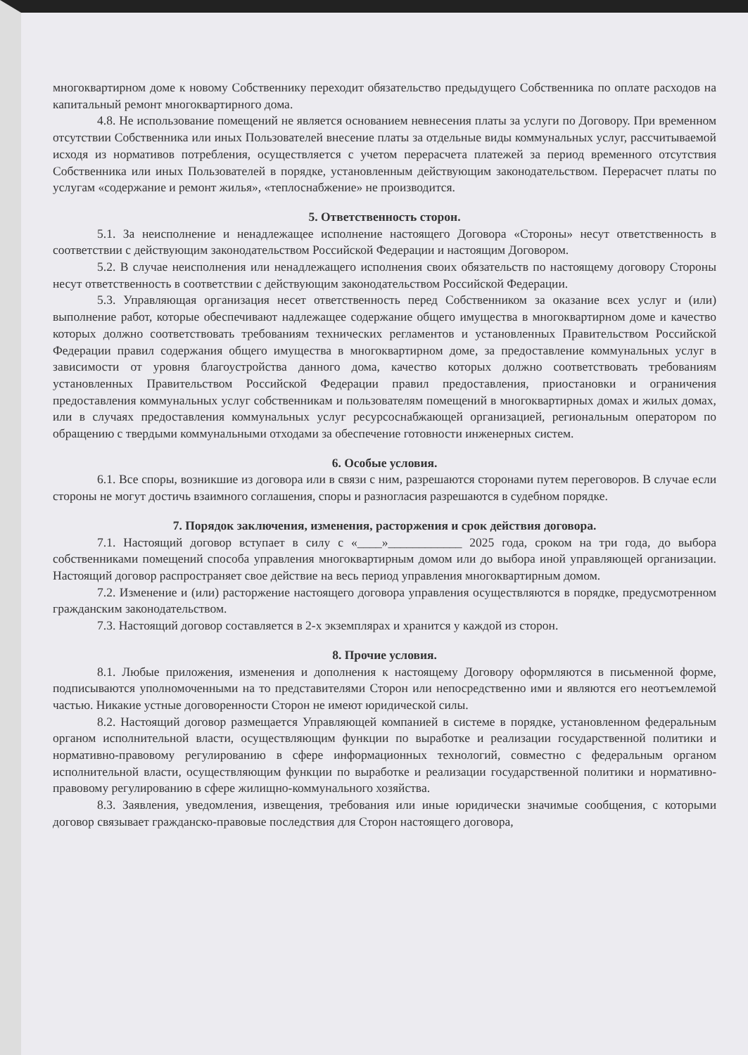многоквартирном доме к новому Собственнику переходит обязательство предыдущего Собственника по оплате расходов на капитальный ремонт многоквартирного дома.
4.8. Не использование помещений не является основанием невнесения платы за услуги по Договору. При временном отсутствии Собственника или иных Пользователей внесение платы за отдельные виды коммунальных услуг, рассчитываемой исходя из нормативов потребления, осуществляется с учетом перерасчета платежей за период временного отсутствия Собственника или иных Пользователей в порядке, установленным действующим законодательством. Перерасчет платы по услугам «содержание и ремонт жилья», «теплоснабжение» не производится.
5. Ответственность сторон.
5.1. За неисполнение и ненадлежащее исполнение настоящего Договора «Стороны» несут ответственность в соответствии с действующим законодательством Российской Федерации и настоящим Договором.
5.2. В случае неисполнения или ненадлежащего исполнения своих обязательств по настоящему договору Стороны несут ответственность в соответствии с действующим законодательством Российской Федерации.
5.3. Управляющая организация несет ответственность перед Собственником за оказание всех услуг и (или) выполнение работ, которые обеспечивают надлежащее содержание общего имущества в многоквартирном доме и качество которых должно соответствовать требованиям технических регламентов и установленных Правительством Российской Федерации правил содержания общего имущества в многоквартирном доме, за предоставление коммунальных услуг в зависимости от уровня благоустройства данного дома, качество которых должно соответствовать требованиям установленных Правительством Российской Федерации правил предоставления, приостановки и ограничения предоставления коммунальных услуг собственникам и пользователям помещений в многоквартирных домах и жилых домах, или в случаях предоставления коммунальных услуг ресурсоснабжающей организацией, региональным оператором по обращению с твердыми коммунальными отходами за обеспечение готовности инженерных систем.
6. Особые условия.
6.1. Все споры, возникшие из договора или в связи с ним, разрешаются сторонами путем переговоров. В случае если стороны не могут достичь взаимного соглашения, споры и разногласия разрешаются в судебном порядке.
7. Порядок заключения, изменения, расторжения и срок действия договора.
7.1. Настоящий договор вступает в силу с «____»____________ 2025 года, сроком на три года, до выбора собственниками помещений способа управления многоквартирным домом или до выбора иной управляющей организации. Настоящий договор распространяет свое действие на весь период управления многоквартирным домом.
7.2. Изменение и (или) расторжение настоящего договора управления осуществляются в порядке, предусмотренном гражданским законодательством.
7.3. Настоящий договор составляется в 2-х экземплярах и хранится у каждой из сторон.
8. Прочие условия.
8.1. Любые приложения, изменения и дополнения к настоящему Договору оформляются в письменной форме, подписываются уполномоченными на то представителями Сторон или непосредственно ими и являются его неотъемлемой частью. Никакие устные договоренности Сторон не имеют юридической силы.
8.2. Настоящий договор размещается Управляющей компанией в системе в порядке, установленном федеральным органом исполнительной власти, осуществляющим функции по выработке и реализации государственной политики и нормативно-правовому регулированию в сфере информационных технологий, совместно с федеральным органом исполнительной власти, осуществляющим функции по выработке и реализации государственной политики и нормативно-правовому регулированию в сфере жилищно-коммунального хозяйства.
8.3. Заявления, уведомления, извещения, требования или иные юридически значимые сообщения, с которыми договор связывает гражданско-правовые последствия для Сторон настоящего договора,